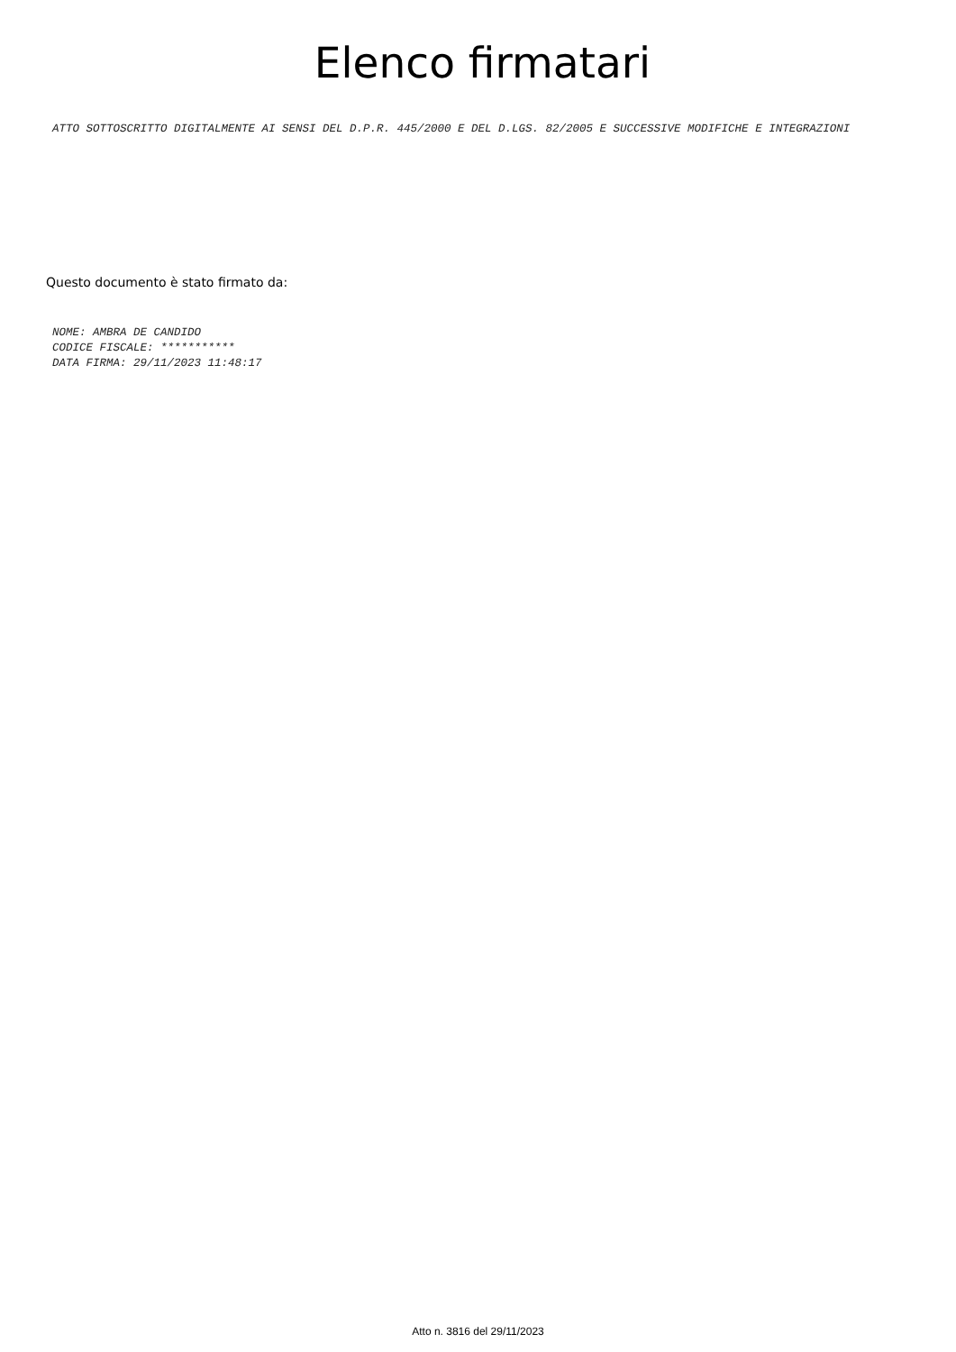Elenco firmatari
ATTO SOTTOSCRITTO DIGITALMENTE AI SENSI DEL D.P.R. 445/2000 E DEL D.LGS. 82/2005 E SUCCESSIVE MODIFICHE E INTEGRAZIONI
Questo documento è stato firmato da:
NOME: AMBRA DE CANDIDO
CODICE FISCALE: ***********
DATA FIRMA: 29/11/2023 11:48:17
Atto n. 3816 del 29/11/2023